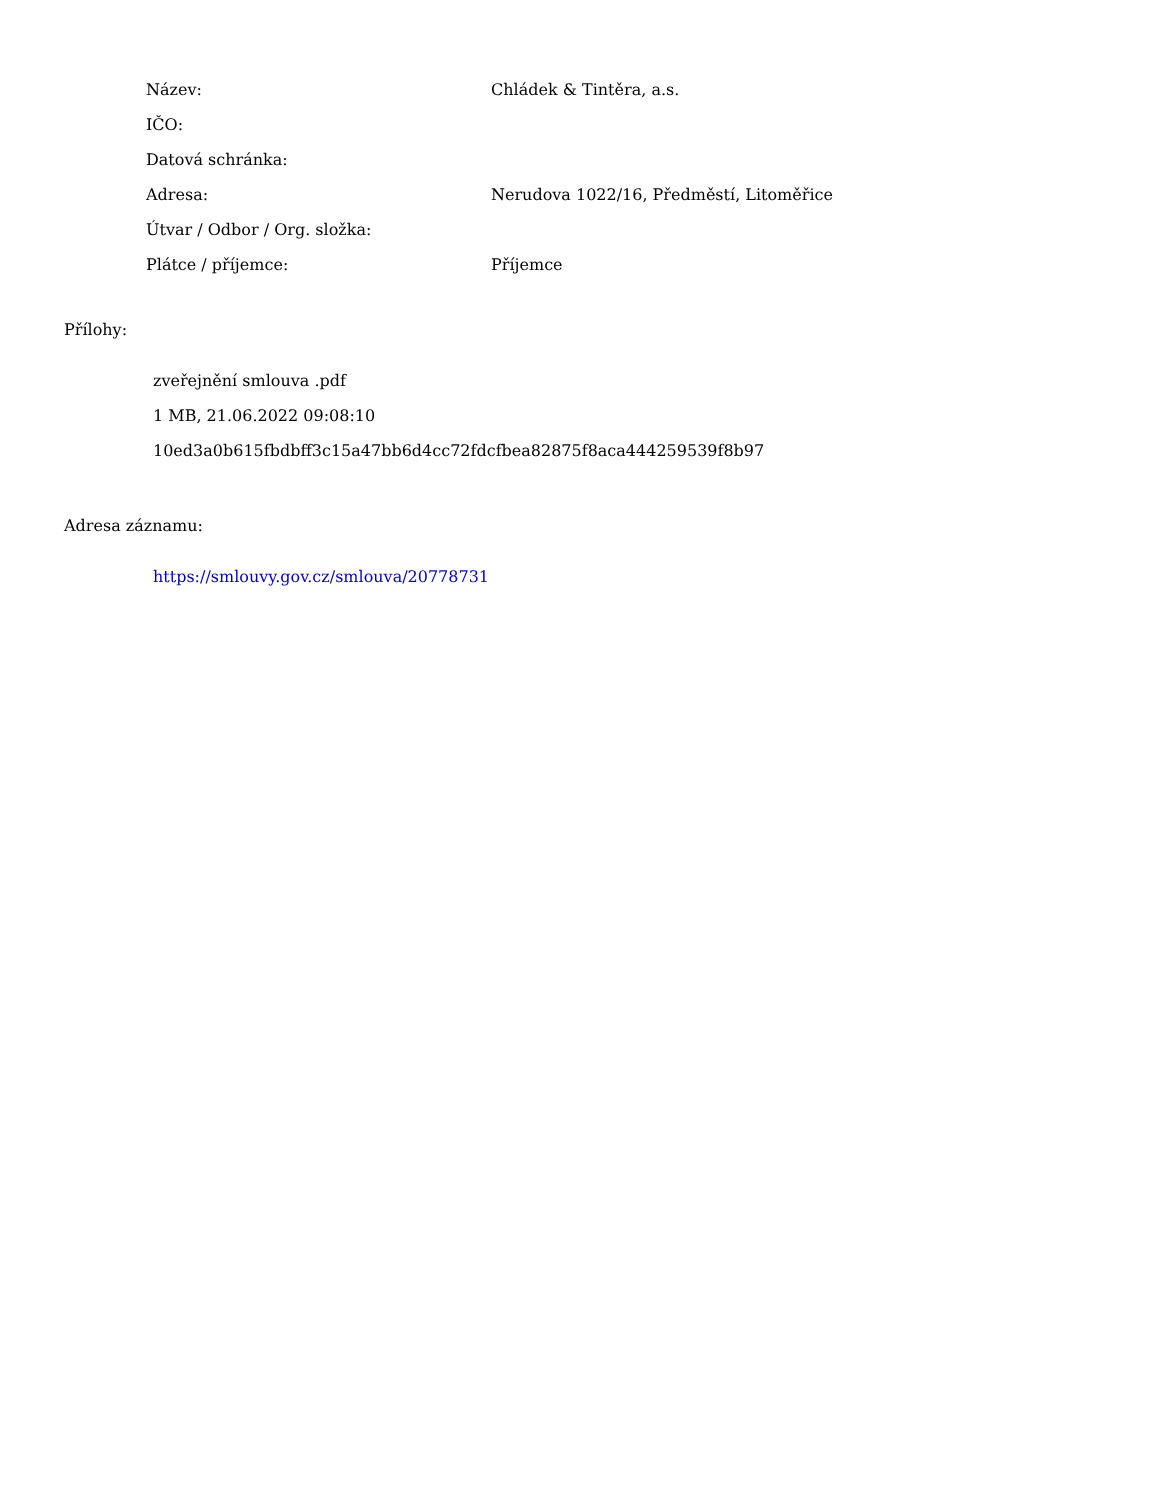| Název: | Chládek & Tintěra, a.s. |
| IČO: | |
| Datová schránka: | |
| Adresa: | Nerudova 1022/16, Předměstí, Litoměřice |
| Útvar / Odbor / Org. složka: | |
| Plátce / příjemce: | Příjemce |
Přílohy:
zveřejnění smlouva .pdf
1 MB, 21.06.2022 09:08:10
10ed3a0b615fbdbff3c15a47bb6d4cc72fdcfbea82875f8aca444259539f8b97
Adresa záznamu:
https://smlouvy.gov.cz/smlouva/20778731